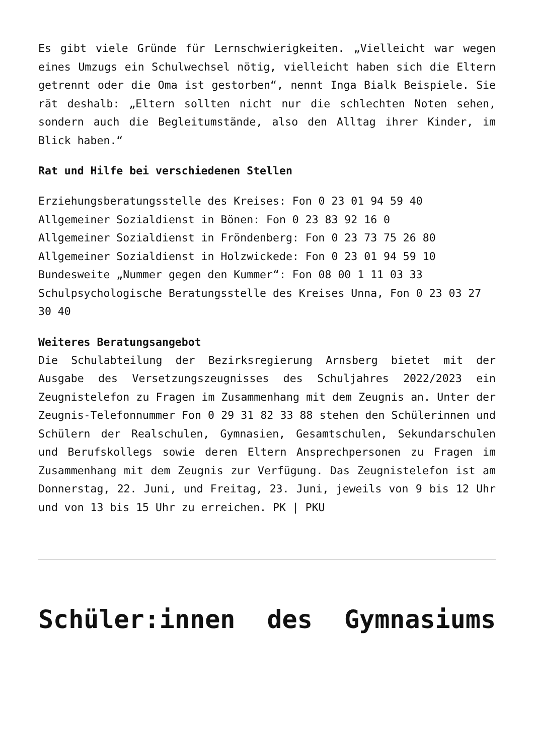Es gibt viele Gründe für Lernschwierigkeiten. „Vielleicht war wegen eines Umzugs ein Schulwechsel nötig, vielleicht haben sich die Eltern getrennt oder die Oma ist gestorben“, nennt Inga Bialk Beispiele. Sie rät deshalb: „Eltern sollten nicht nur die schlechten Noten sehen, sondern auch die Begleitumstände, also den Alltag ihrer Kinder, im Blick haben.“
Rat und Hilfe bei verschiedenen Stellen
Erziehungsberatungsstelle des Kreises: Fon 0 23 01 94 59 40
Allgemeiner Sozialdienst in Bönen: Fon 0 23 83 92 16 0
Allgemeiner Sozialdienst in Fröndenberg: Fon 0 23 73 75 26 80
Allgemeiner Sozialdienst in Holzwickede: Fon 0 23 01 94 59 10
Bundesweite „Nummer gegen den Kummer“: Fon 08 00 1 11 03 33
Schulpsychologische Beratungsstelle des Kreises Unna, Fon 0 23 03 27 30 40
Weiteres Beratungsangebot
Die Schulabteilung der Bezirksregierung Arnsberg bietet mit der Ausgabe des Versetzungszeugnisses des Schuljahres 2022/2023 ein Zeugnistelefon zu Fragen im Zusammenhang mit dem Zeugnis an. Unter der Zeugnis-Telefonnummer Fon 0 29 31 82 33 88 stehen den Schülerinnen und Schülern der Realschulen, Gymnasien, Gesamtschulen, Sekundarschulen und Berufskollegs sowie deren Eltern Ansprechpersonen zu Fragen im Zusammenhang mit dem Zeugnis zur Verfügung. Das Zeugnistelefon ist am Donnerstag, 22. Juni, und Freitag, 23. Juni, jeweils von 9 bis 12 Uhr und von 13 bis 15 Uhr zu erreichen. PK | PKU
Schüler:innen des Gymnasiums